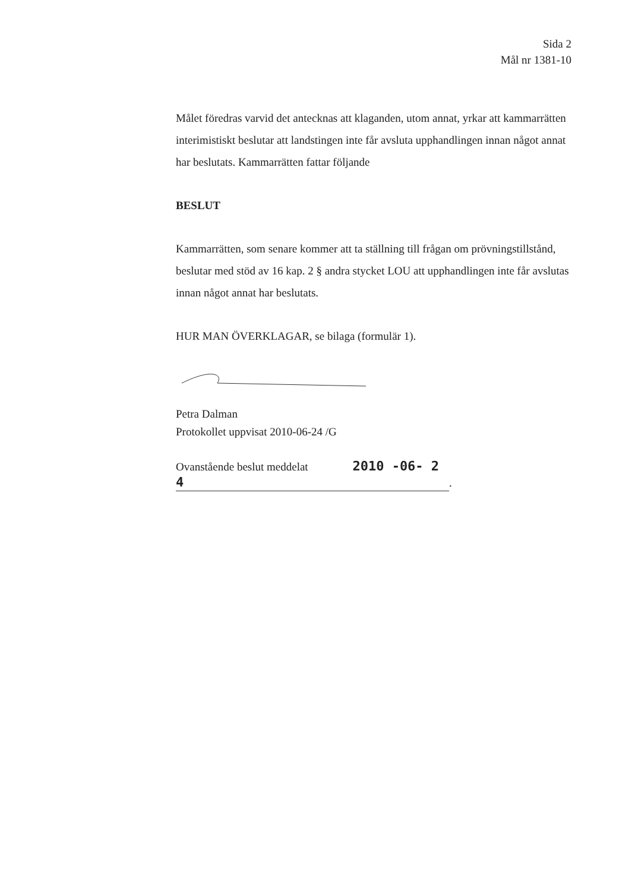Sida 2
Mål nr 1381-10
Målet föredras varvid det antecknas att klaganden, utom annat, yrkar att kammarrätten interimistiskt beslutar att landstingen inte får avsluta upphandlingen innan något annat har beslutats. Kammarrätten fattar följande
BESLUT
Kammarrätten, som senare kommer att ta ställning till frågan om prövningstillstånd, beslutar med stöd av 16 kap. 2 § andra stycket LOU att upphandlingen inte får avslutas innan något annat har beslutats.
HUR MAN ÖVERKLAGAR, se bilaga (formulär 1).
Petra Dalman
Protokollet uppvisat 2010-06-24 /G
Ovanstående beslut meddelat 2010 -06- 2 4.